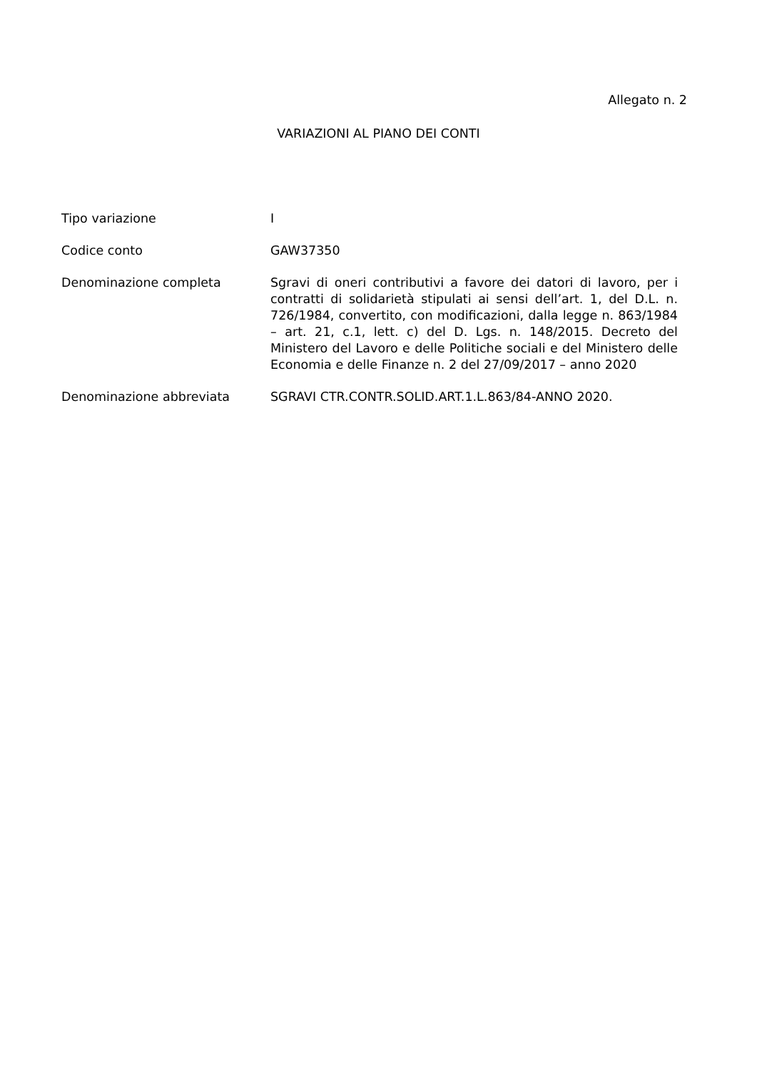Allegato n. 2
VARIAZIONI AL PIANO DEI CONTI
Tipo variazione I
Codice conto GAW37350
Denominazione completa Sgravi di oneri contributivi a favore dei datori di lavoro, per i contratti di solidarietà stipulati ai sensi dell’art. 1, del D.L. n. 726/1984, convertito, con modificazioni, dalla legge n. 863/1984 – art. 21, c.1, lett. c) del D. Lgs. n. 148/2015. Decreto del Ministero del Lavoro e delle Politiche sociali e del Ministero delle Economia e delle Finanze n. 2 del 27/09/2017 – anno 2020
Denominazione abbreviata SGRAVI CTR.CONTR.SOLID.ART.1.L.863/84-ANNO 2020.